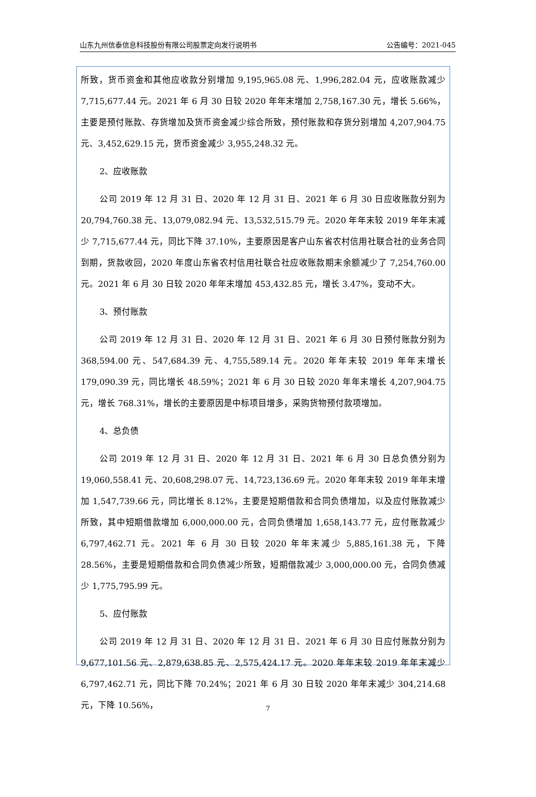山东九州信泰信息科技股份有限公司股票定向发行说明书 公告编号：2021-045
所致，货币资金和其他应收款分别增加 9,195,965.08 元、1,996,282.04 元，应收账款减少 7,715,677.44 元。2021 年 6 月 30 日较 2020 年年末增加 2,758,167.30 元，增长 5.66%，主要是预付账款、存货增加及货币资金减少综合所致，预付账款和存货分别增加 4,207,904.75 元、3,452,629.15 元，货币资金减少 3,955,248.32 元。
2、应收账款
公司 2019 年 12 月 31 日、2020 年 12 月 31 日、2021 年 6 月 30 日应收账款分别为 20,794,760.38 元、13,079,082.94 元、13,532,515.79 元。2020 年年末较 2019 年年末减少 7,715,677.44 元，同比下降 37.10%，主要原因是客户山东省农村信用社联合社的业务合同到期，货款收回，2020 年度山东省农村信用社联合社应收账款期末余额减少了 7,254,760.00 元。2021 年 6 月 30 日较 2020 年年末增加 453,432.85 元，增长 3.47%，变动不大。
3、预付账款
公司 2019 年 12 月 31 日、2020 年 12 月 31 日、2021 年 6 月 30 日预付账款分别为 368,594.00 元、547,684.39 元、4,755,589.14 元。2020 年年末较 2019 年年末增长 179,090.39 元，同比增长 48.59%；2021 年 6 月 30 日较 2020 年年末增长 4,207,904.75 元，增长 768.31%，增长的主要原因是中标项目增多，采购货物预付款项增加。
4、总负债
公司 2019 年 12 月 31 日、2020 年 12 月 31 日、2021 年 6 月 30 日总负债分别为 19,060,558.41 元、20,608,298.07 元、14,723,136.69 元。2020 年年末较 2019 年年末增加 1,547,739.66 元，同比增长 8.12%，主要是短期借款和合同负债增加，以及应付账款减少所致，其中短期借款增加 6,000,000.00 元，合同负债增加 1,658,143.77 元，应付账款减少 6,797,462.71 元。2021 年 6 月 30 日较 2020 年年末减少 5,885,161.38 元，下降 28.56%，主要是短期借款和合同负债减少所致，短期借款减少 3,000,000.00 元，合同负债减少 1,775,795.99 元。
5、应付账款
公司 2019 年 12 月 31 日、2020 年 12 月 31 日、2021 年 6 月 30 日应付账款分别为 9,677,101.56 元、2,879,638.85 元、2,575,424.17 元。2020 年年末较 2019 年年末减少 6,797,462.71 元，同比下降 70.24%；2021 年 6 月 30 日较 2020 年年末减少 304,214.68 元，下降 10.56%，
7